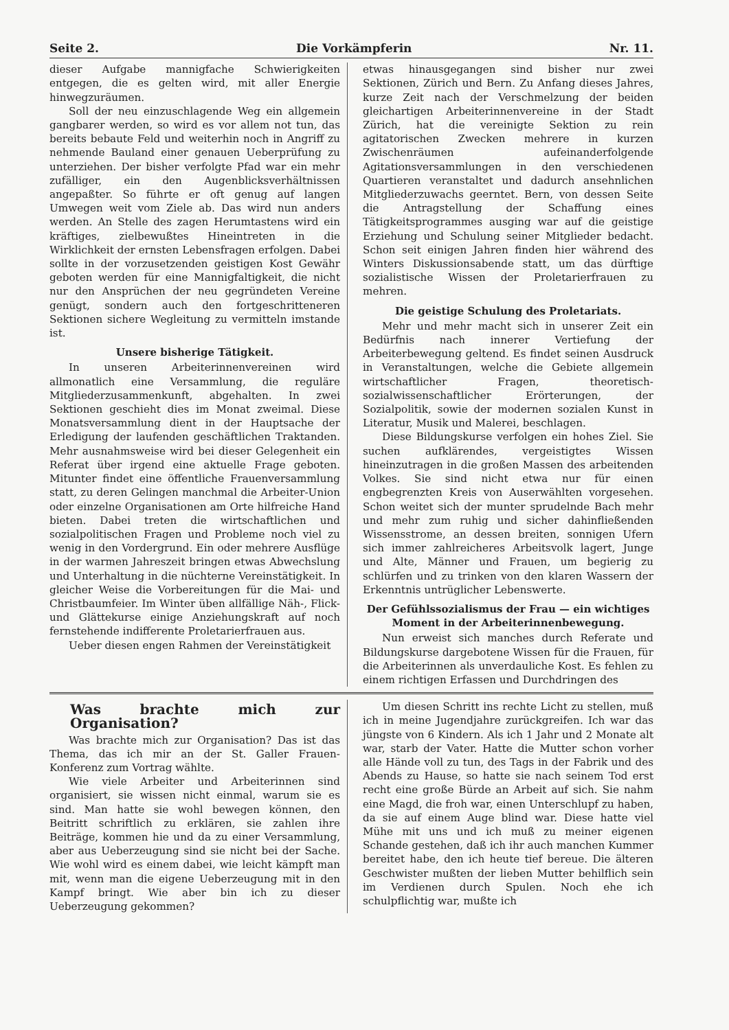Seite 2. Die Vorkämpferin Nr. 11.
dieser Aufgabe mannigfache Schwierigkeiten entgegen, die es gelten wird, mit aller Energie hinwegzuräumen.
Soll der neu einzuschlagende Weg ein allgemein gangbarer werden, so wird es vor allem not tun, das bereits bebaute Feld und weiterhin noch in Angriff zu nehmende Bauland einer genauen Ueberprüfung zu unterziehen. Der bisher verfolgte Pfad war ein mehr zufälliger, ein den Augenblicksverhältnissen angepaßter. So führte er oft genug auf langen Umwegen weit vom Ziele ab. Das wird nun anders werden. An Stelle des zagen Herumtastens wird ein kräftiges, zielbewußtes Hineintreten in die Wirklichkeit der ernsten Lebensfragen erfolgen. Dabei sollte in der vorzusetzenden geistigen Kost Gewähr geboten werden für eine Mannigfaltigkeit, die nicht nur den Ansprüchen der neu gegründeten Vereine genügt, sondern auch den fortgeschritteneren Sektionen sichere Wegleitung zu vermitteln imstande ist.
Unsere bisherige Tätigkeit.
In unseren Arbeiterinnenvereinen wird allmonatlich eine Versammlung, die reguläre Mitgliederzusammenkunft, abgehalten. In zwei Sektionen geschieht dies im Monat zweimal. Diese Monatsversammlung dient in der Hauptsache der Erledigung der laufenden geschäftlichen Traktanden. Mehr ausnahmsweise wird bei dieser Gelegenheit ein Referat über irgend eine aktuelle Frage geboten. Mitunter findet eine öffentliche Frauenversammlung statt, zu deren Gelingen manchmal die Arbeiter-Union oder einzelne Organisationen am Orte hilfreiche Hand bieten. Dabei treten die wirtschaftlichen und sozialpolitischen Fragen und Probleme noch viel zu wenig in den Vordergrund. Ein oder mehrere Ausflüge in der warmen Jahreszeit bringen etwas Abwechslung und Unterhaltung in die nüchterne Vereinstätigkeit. In gleicher Weise die Vorbereitungen für die Mai- und Christbaumfeier. Im Winter üben allfällige Näh-, Flick- und Glättekurse einige Anziehungskraft auf noch fernstehende indifferente Proletarierfrauen aus.
Ueber diesen engen Rahmen der Vereinstätigkeit
etwas hinausgegangen sind bisher nur zwei Sektionen, Zürich und Bern. Zu Anfang dieses Jahres, kurze Zeit nach der Verschmelzung der beiden gleichartigen Arbeiterinnenvereine in der Stadt Zürich, hat die vereinigte Sektion zu rein agitatorischen Zwecken mehrere in kurzen Zwischenräumen aufeinanderfolgende Agitationsversammlungen in den verschiedenen Quartieren veranstaltet und dadurch ansehnlichen Mitgliederzuwachs geerntet. Bern, von dessen Seite die Antragstellung der Schaffung eines Tätigkeitsprogrammes ausging war auf die geistige Erziehung und Schulung seiner Mitglieder bedacht. Schon seit einigen Jahren finden hier während des Winters Diskussionsabende statt, um das dürftige sozialistische Wissen der Proletarierfrauen zu mehren.
Die geistige Schulung des Proletariats.
Mehr und mehr macht sich in unserer Zeit ein Bedürfnis nach innerer Vertiefung der Arbeiterbewegung geltend. Es findet seinen Ausdruck in Veranstaltungen, welche die Gebiete allgemein wirtschaftlicher Fragen, theoretisch-sozialwissenschaftlicher Erörterungen, der Sozialpolitik, sowie der modernen sozialen Kunst in Literatur, Musik und Malerei, beschlagen.
Diese Bildungskurse verfolgen ein hohes Ziel. Sie suchen aufklärendes, vergeistigtes Wissen hineinzutragen in die großen Massen des arbeitenden Volkes. Sie sind nicht etwa nur für einen engbegrenzten Kreis von Auserwählten vorgesehen. Schon weitet sich der munter sprudelnde Bach mehr und mehr zum ruhig und sicher dahinfließenden Wissensstrome, an dessen breiten, sonnigen Ufern sich immer zahlreicheres Arbeitsvolk lagert, Junge und Alte, Männer und Frauen, um begierig zu schlürfen und zu trinken von den klaren Wassern der Erkenntnis untrüglicher Lebenswerte.
Der Gefühlssozialismus der Frau — ein wichtiges Moment in der Arbeiterinnenbewegung.
Nun erweist sich manches durch Referate und Bildungskurse dargebotene Wissen für die Frauen, für die Arbeiterinnen als unverdauliche Kost. Es fehlen zu einem richtigen Erfassen und Durchdringen des
Was brachte mich zur Organisation?
Was brachte mich zur Organisation? Das ist das Thema, das ich mir an der St. Galler Frauen-Konferenz zum Vortrag wählte.
Wie viele Arbeiter und Arbeiterinnen sind organisiert, sie wissen nicht einmal, warum sie es sind. Man hatte sie wohl bewegen können, den Beitritt schriftlich zu erklären, sie zahlen ihre Beiträge, kommen hie und da zu einer Versammlung, aber aus Ueberzeugung sind sie nicht bei der Sache. Wie wohl wird es einem dabei, wie leicht kämpft man mit, wenn man die eigene Ueberzeugung mit in den Kampf bringt. Wie aber bin ich zu dieser Ueberzeugung gekommen?
Um diesen Schritt ins rechte Licht zu stellen, muß ich in meine Jugendjahre zurückgreifen. Ich war das jüngste von 6 Kindern. Als ich 1 Jahr und 2 Monate alt war, starb der Vater. Hatte die Mutter schon vorher alle Hände voll zu tun, des Tags in der Fabrik und des Abends zu Hause, so hatte sie nach seinem Tod erst recht eine große Bürde an Arbeit auf sich. Sie nahm eine Magd, die froh war, einen Unterschlupf zu haben, da sie auf einem Auge blind war. Diese hatte viel Mühe mit uns und ich muß zu meiner eigenen Schande gestehen, daß ich ihr auch manchen Kummer bereitet habe, den ich heute tief bereue. Die älteren Geschwister mußten der lieben Mutter behilflich sein im Verdienen durch Spulen. Noch ehe ich schulpflichtig war, mußte ich